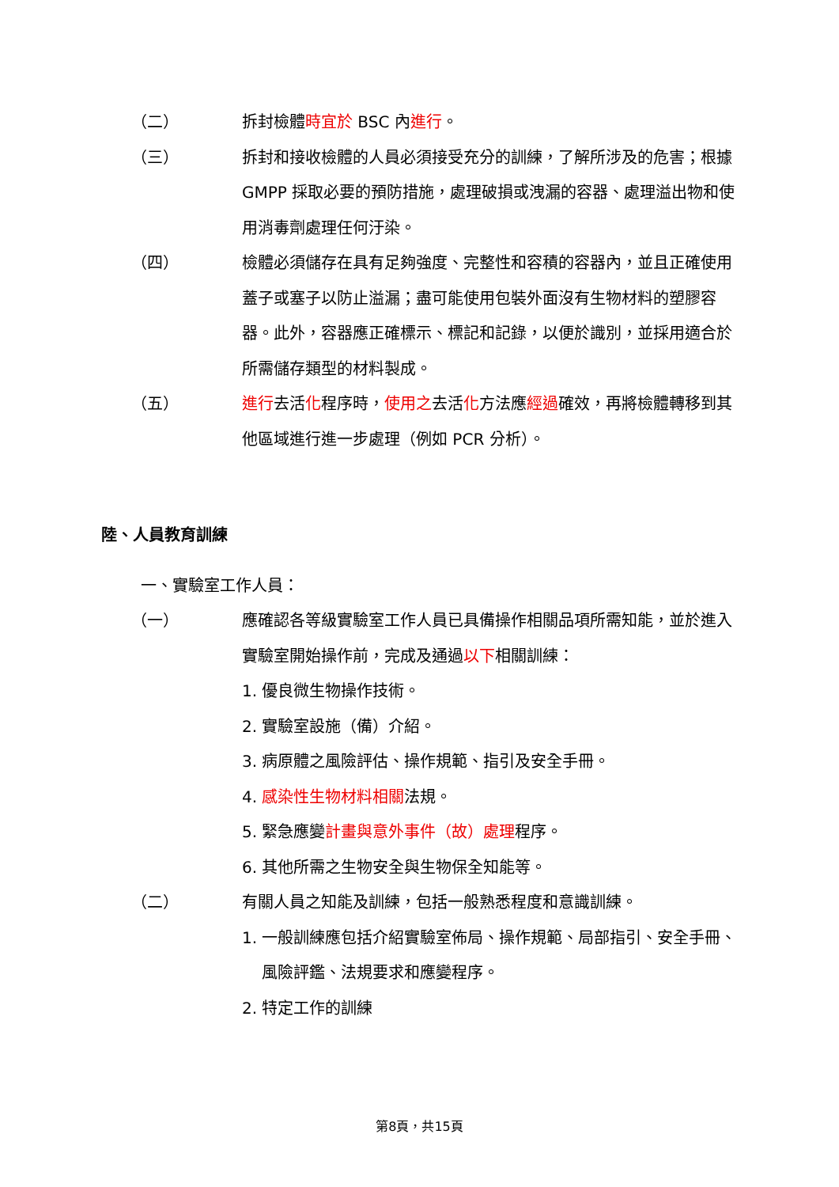（二） 拆封檢體時宜於 BSC 內進行。
（三） 拆封和接收檢體的人員必須接受充分的訓練，了解所涉及的危害；根據 GMPP 採取必要的預防措施，處理破損或洩漏的容器、處理溢出物和使用消毒劑處理任何汙染。
（四） 檢體必須儲存在具有足夠強度、完整性和容積的容器內，並且正確使用蓋子或塞子以防止溢漏；盡可能使用包裝外面沒有生物材料的塑膠容器。此外，容器應正確標示、標記和記錄，以便於識別，並採用適合於所需儲存類型的材料製成。
（五） 進行去活化程序時，使用之去活化方法應經過確效，再將檢體轉移到其他區域進行進一步處理（例如 PCR 分析）。
陸、人員教育訓練
一、實驗室工作人員：
（一） 應確認各等級實驗室工作人員已具備操作相關品項所需知能，並於進入實驗室開始操作前，完成及通過以下相關訓練：
1. 優良微生物操作技術。
2. 實驗室設施（備）介紹。
3. 病原體之風險評估、操作規範、指引及安全手冊。
4. 感染性生物材料相關法規。
5. 緊急應變計畫與意外事件（故）處理程序。
6. 其他所需之生物安全與生物保全知能等。
（二） 有關人員之知能及訓練，包括一般熟悉程度和意識訓練。
1. 一般訓練應包括介紹實驗室佈局、操作規範、局部指引、安全手冊、風險評鑑、法規要求和應變程序。
2. 特定工作的訓練
第8頁，共15頁